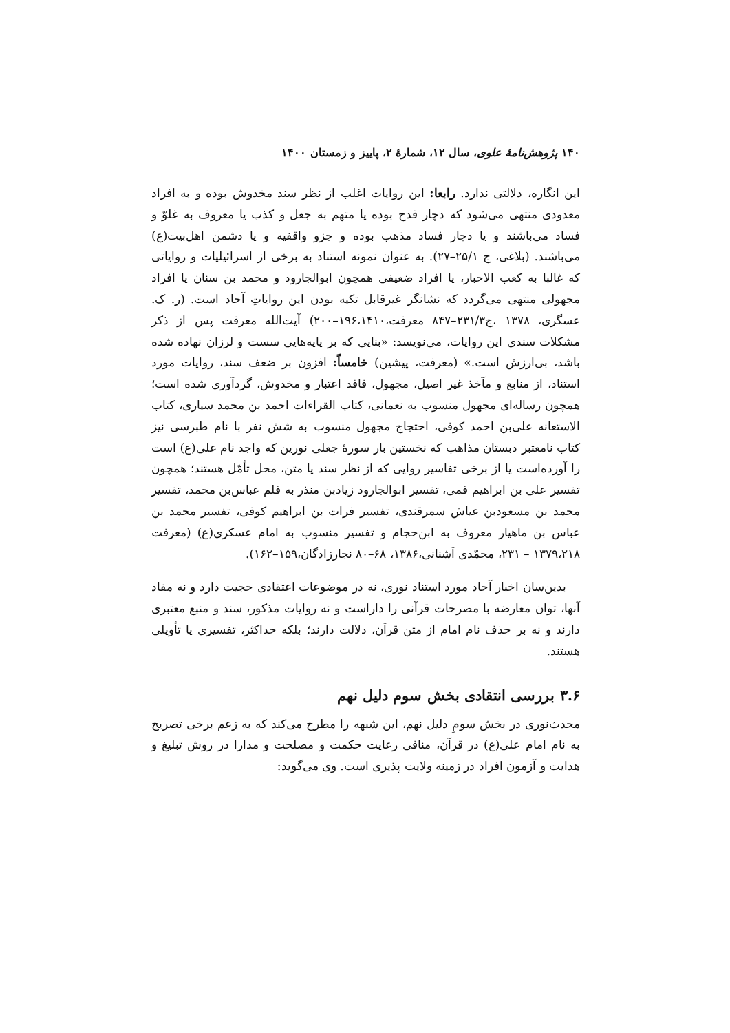۱۴۰ پژوهش‌نامهٔ علوی، سال ۱۲، شمارهٔ ۲، پاییز و زمستان ۱۴۰۰
این انگاره، دلالتی ندارد. رابعا: این روایات اغلب از نظر سند مخدوش بوده و به افراد معدودی منتهی می‌شود که دچار قدح بوده یا متهم به جعل و کذب یا معروف به غلوّ و فساد می‌باشند و یا دچار فساد مذهب بوده و جزو واقفیه و یا دشمن اهل‌بیت(ع) می‌باشند. (بلاغی، ج ۲۵/۱–۲۷). به عنوان نمونه استناد به برخی از اسرائیلیات و روایاتی که غالبا به کعب الاحبار، یا افراد ضعیفی همچون ابوالجارود و محمد بن سنان یا افراد مجهولی منتهی می‌گردد که نشانگر غیرقابل تکیه بودن این روایاتِ آحاد است. (ر. ک. عسگری، ۱۳۷۸ ،ج۲۳۱/۳–۸۴۷ معرفت،۱۹۶،۱۴۱۰–۲۰۰) آیت‌الله معرفت پس از ذکر مشکلات سندی این روایات، می‌نویسد: «بنایی که بر پایه‌هایی سست و لرزان نهاده شده باشد، بی‌ارزش است.» (معرفت، پیشین) خامساً: افزون بر ضعف سند، روایات مورد استناد، از منابع و مآخذ غیر اصیل، مجهول، فاقد اعتبار و مخدوش، گردآوری شده است؛ همچون رساله‌ای مجهول منسوب به نعمانی، کتاب القراءات احمد بن محمد سیاری، کتاب الاستعانه علی‌بن احمد کوفی، احتجاج مجهول منسوب به شش نفر با نام طبرسی نیز کتاب نامعتبر دبستان مذاهب که نخستین بار سورهٔ جعلی نورین که واجد نام علی(ع) است را آورده‌است یا از برخی تفاسیر روایی که از نظر سند یا متن، محل تأمّل هستند؛ همچون تفسیر علی بن ابراهیم قمی، تفسیر ابوالجارود زیادبن منذر به قلم عباس‌بن محمد، تفسیر محمد بن مسعودبن عیاش سمرقندی، تفسیر فرات بن ابراهیم کوفی، تفسیر محمد بن عباس بن ماهیار معروف به ابن‌حجام و تفسیر منسوب به امام عسکری(ع) (معرفت ۱۳۷۹،۲۱۸ – ۲۳۱، محمّدی آشنانی،۱۳۸۶، ۶۸–۸۰ نجارزادگان،۱۵۹–۱۶۲).
بدین‌سان اخبار آحاد مورد استناد نوری، نه در موضوعات اعتقادی حجیت دارد و نه مفاد آنها، توان معارضه با مصرحات قرآنی را داراست و نه روایات مذکور، سند و منبع معتبری دارند و نه بر حذف نام امام از متن قرآن، دلالت دارند؛ بلکه حداکثر، تفسیری یا تأویلی هستند.
۳.۶ بررسی انتقادی بخش سوم دلیل نهم
محدث‌نوری در بخش سومِ دلیل نهم، این شبهه را مطرح می‌کند که به زعم برخی تصریح به نام امام علی(ع) در قرآن، منافی رعایت حکمت و مصلحت و مدارا در روش تبلیغ و هدایت و آزمون افراد در زمینه ولایت پذیری است. وی می‌گوید: